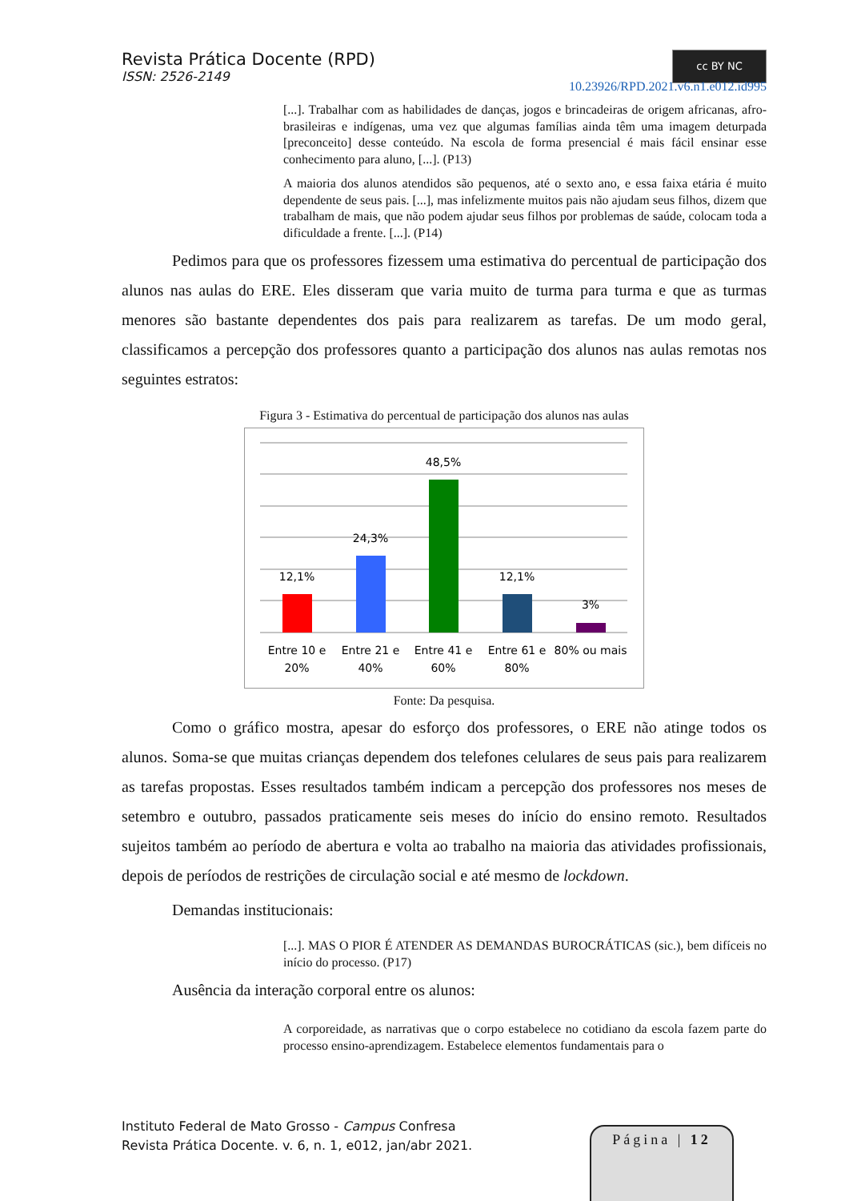Revista Prática Docente (RPD)
ISSN: 2526-2149
cc BY NC
10.23926/RPD.2021.v6.n1.e012.id995
[...]. Trabalhar com as habilidades de danças, jogos e brincadeiras de origem africanas, afro-brasileiras e indígenas, uma vez que algumas famílias ainda têm uma imagem deturpada [preconceito] desse conteúdo. Na escola de forma presencial é mais fácil ensinar esse conhecimento para aluno, [...]. (P13)
A maioria dos alunos atendidos são pequenos, até o sexto ano, e essa faixa etária é muito dependente de seus pais. [...], mas infelizmente muitos pais não ajudam seus filhos, dizem que trabalham de mais, que não podem ajudar seus filhos por problemas de saúde, colocam toda a dificuldade a frente. [...]. (P14)
Pedimos para que os professores fizessem uma estimativa do percentual de participação dos alunos nas aulas do ERE. Eles disseram que varia muito de turma para turma e que as turmas menores são bastante dependentes dos pais para realizarem as tarefas. De um modo geral, classificamos a percepção dos professores quanto a participação dos alunos nas aulas remotas nos seguintes estratos:
Figura 3 - Estimativa do percentual de participação dos alunos nas aulas
12,1%
24,3%
48,5%
12,1%
3%
Entre 10 e
20%
Entre 21 e
40%
Entre 41 e
60%
Entre 61 e
80%
80% ou mais
Fonte: Da pesquisa.
Como o gráfico mostra, apesar do esforço dos professores, o ERE não atinge todos os alunos. Soma-se que muitas crianças dependem dos telefones celulares de seus pais para realizarem as tarefas propostas. Esses resultados também indicam a percepção dos professores nos meses de setembro e outubro, passados praticamente seis meses do início do ensino remoto. Resultados sujeitos também ao período de abertura e volta ao trabalho na maioria das atividades profissionais, depois de períodos de restrições de circulação social e até mesmo de lockdown.
Demandas institucionais:
[...]. MAS O PIOR É ATENDER AS DEMANDAS BUROCRÁTICAS (sic.), bem difíceis no início do processo. (P17)
Ausência da interação corporal entre os alunos:
A corporeidade, as narrativas que o corpo estabelece no cotidiano da escola fazem parte do processo ensino-aprendizagem. Estabelece elementos fundamentais para o
Instituto Federal de Mato Grosso - Campus Confresa
Revista Prática Docente. v. 6, n. 1, e012, jan/abr 2021.
Página | 12